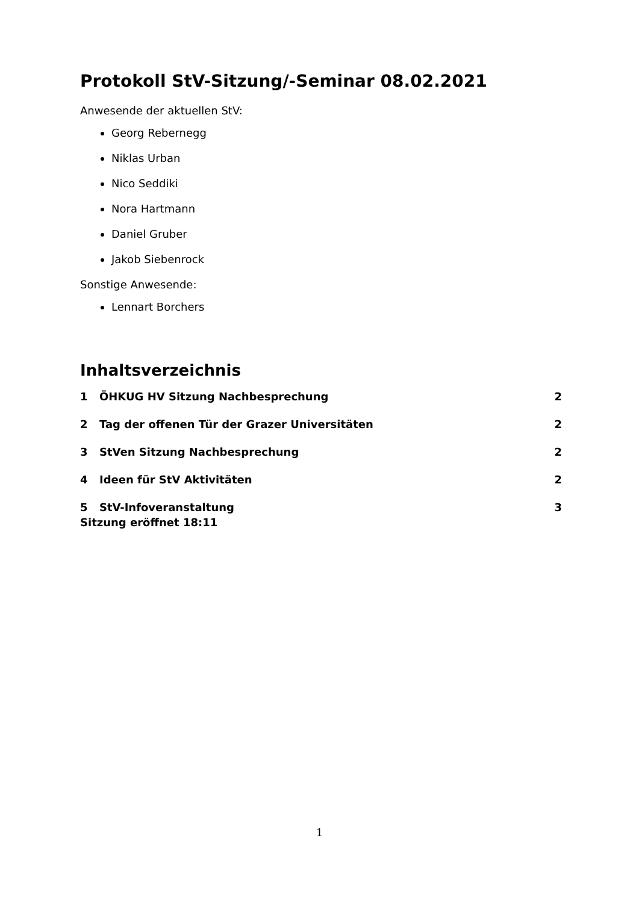Protokoll StV-Sitzung/-Seminar 08.02.2021
Anwesende der aktuellen StV:
Georg Rebernegg
Niklas Urban
Nico Seddiki
Nora Hartmann
Daniel Gruber
Jakob Siebenrock
Sonstige Anwesende:
Lennart Borchers
Inhaltsverzeichnis
1 ÖHKUG HV Sitzung Nachbesprechung 2
2 Tag der offenen Tür der Grazer Universitäten 2
3 StVen Sitzung Nachbesprechung 2
4 Ideen für StV Aktivitäten 2
5 StV-Infoveranstaltung 3
Sitzung eröffnet 18:11
1